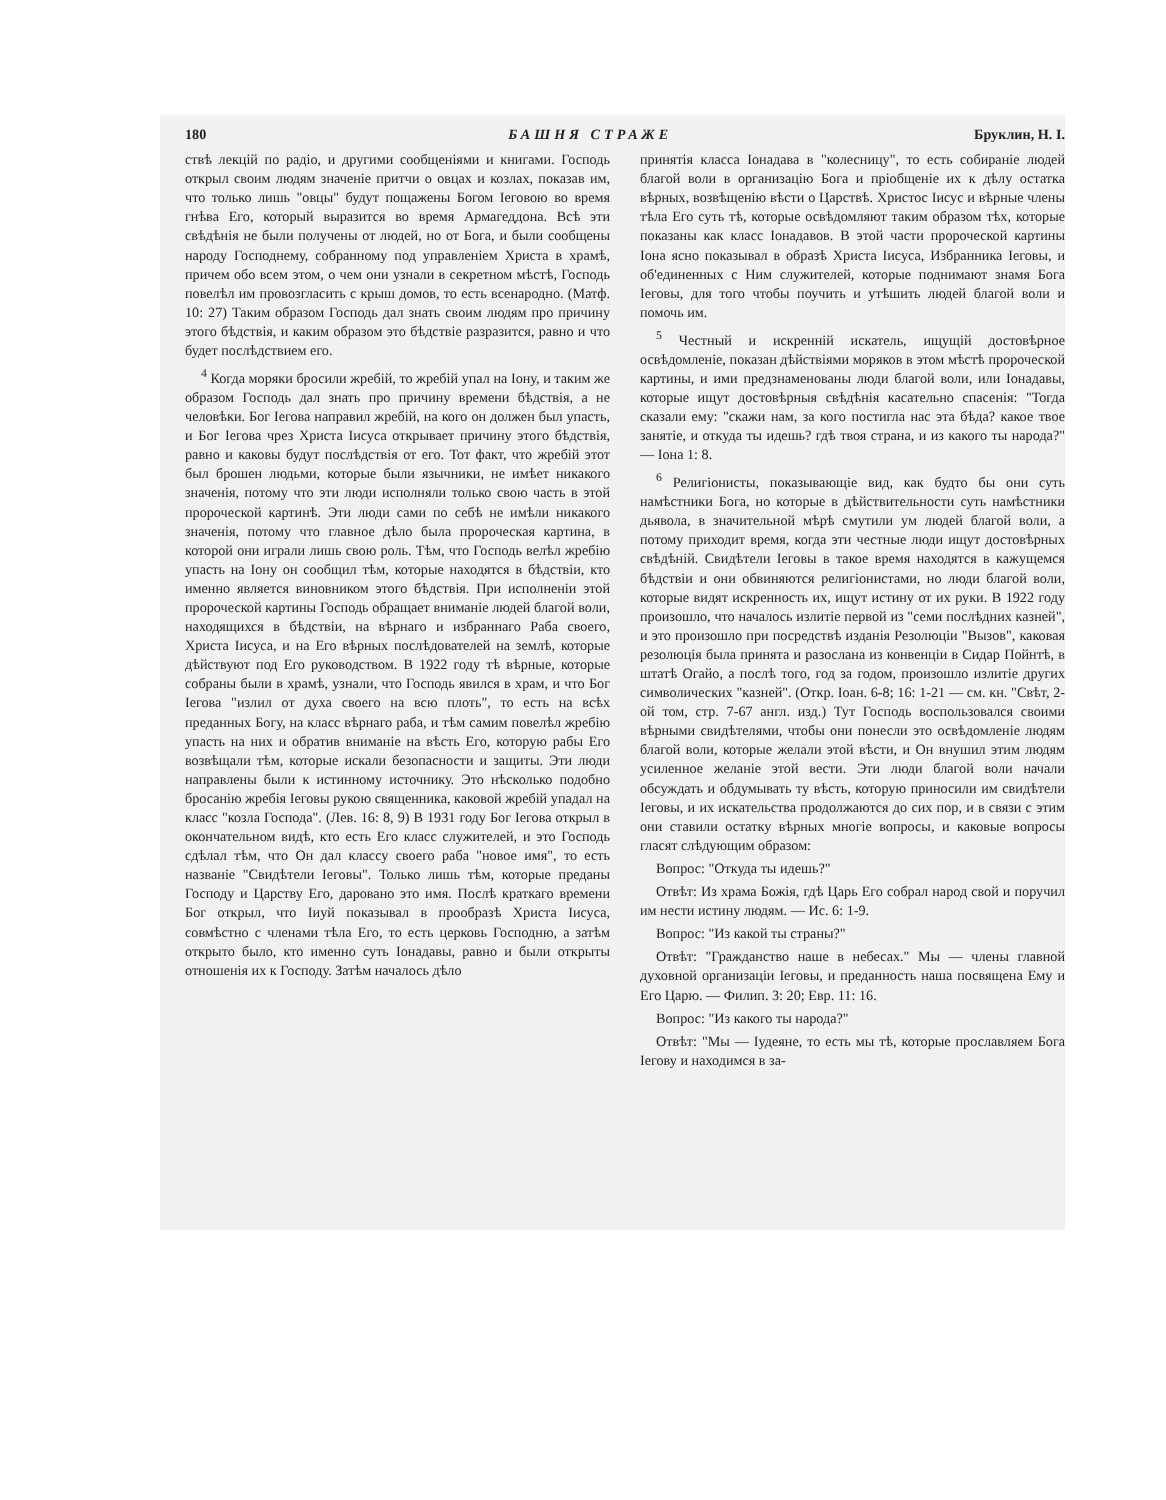180 БАШНЯ СТРАЖЕ Бруклин, Н. І.
ствѣ лекцій по радіо, и другими сообщеніями и книгами. Господь открыл своим людям значеніе притчи о овцах и козлах, показав им, что только лишь "овцы" будут пощажены Богом Іеговою во время гнѣва Его, который выразится во время Армагеддона. Всѣ эти свѣдѣнія не были получены от людей, но от Бога, и были сообщены народу Господнему, собранному под управленіем Христа в храмѣ, причем обо всем этом, о чем они узнали в секретном мѣстѣ, Господь повелѣл им провозгласить с крыш домов, то есть всенародно. (Матф. 10: 27) Таким образом Господь дал знать своим людям про причину этого бѣдствія, и каким образом это бѣдствіе разразится, равно и что будет послѣдствием его.
<sup>4</sup> Когда моряки бросили жребій, то жребій упал на Іону, и таким же образом Господь дал знать про причину времени бѣдствія, а не человѣки. Бог Іегова направил жребій, на кого он должен был упасть, и Бог Іегова чрез Христа Іисуса открывает причину этого бѣдствія, равно и каковы будут послѣдствія от его. Тот факт, что жребій этот был брошен людьми, которые были язычники, не имѣет никакого значенія, потому что эти люди исполняли только свою часть в этой пророческой картинѣ. Эти люди сами по себѣ не имѣли никакого значенія, потому что главное дѣло была пророческая картина, в которой они играли лишь свою роль. Тѣм, что Господь велѣл жребію упасть на Іону он сообщил тѣм, которые находятся в бѣдствіи, кто именно является виновником этого бѣдствія. При исполненіи этой пророческой картины Господь обращает вниманіе людей благой воли, находящихся в бѣдствіи, на вѣрнаго и избраннаго Раба своего, Христа Іисуса, и на Его вѣрных послѣдователей на землѣ, которые дѣйствуют под Его руководством. В 1922 году тѣ вѣрные, которые собраны были в храмѣ, узнали, что Господь явился в храм, и что Бог Іегова "излил от духа своего на всю плоть", то есть на всѣх преданных Богу, на класс вѣрнаго раба, и тѣм самим повелѣл жребію упасть на них и обратив вниманіе на вѣсть Его, которую рабы Его возвѣщали тѣм, которые искали безопасности и защиты. Эти люди направлены были к истинному источнику. Это нѣсколько подобно бросанію жребія Іеговы рукою священника, каковой жребій упадал на класс "козла Господа". (Лев. 16: 8, 9) В 1931 году Бог Іегова открыл в окончательном видѣ, кто есть Его класс служителей, и это Господь сдѣлал тѣм, что Он дал классу своего раба "новое имя", то есть названіе "Свидѣтели Іеговы". Только лишь тѣм, которые преданы Господу и Царству Его, даровано это имя. Послѣ краткаго времени Бог открыл, что Іиуй показывал в прообразѣ Христа Іисуса, совмѣстно с членами тѣла Его, то есть церковь Господню, а затѣм открыто было, кто именно суть Іонадавы, равно и были открыты отношенія их к Господу. Затѣм началось дѣло
принятія класса Іонадава в "колесницу", то есть собираніе людей благой воли в организацію Бога и пріобщеніе их к дѣлу остатка вѣрных, возвѣщенію вѣсти о Царствѣ. Христос Іисус и вѣрные члены тѣла Его суть тѣ, которые освѣдомляют таким образом тѣх, которые показаны как класс Іонадавов. В этой части пророческой картины Іона ясно показывал в образѣ Христа Іисуса, Избранника Іеговы, и об'единенных с Ним служителей, которые поднимают знамя Бога Іеговы, для того чтобы поучить и утѣшить людей благой воли и помочь им.
<sup>5</sup> Честный и искренній искатель, ищущій достовѣрное освѣдомленіе, показан дѣйствіями моряков в этом мѣстѣ пророческой картины, и ими предзнаменованы люди благой воли, или Іонадавы, которые ищут достовѣрныя свѣдѣнія касательно спасенія: "Тогда сказали ему: "скажи нам, за кого постигла нас эта бѣда? какое твое занятіе, и откуда ты идешь? гдѣ твоя страна, и из какого ты народа?" — Іона 1: 8.
<sup>6</sup> Религіонисты, показывающіе вид, как будто бы они суть намѣстники Бога, но которые в дѣйствительности суть намѣстники дьявола, в значительной мѣрѣ смутили ум людей благой воли, а потому приходит время, когда эти честные люди ищут достовѣрных свѣдѣній. Свидѣтели Іеговы в такое время находятся в кажущемся бѣдствіи и они обвиняются религіонистами, но люди благой воли, которые видят искренность их, ищут истину от их руки. В 1922 году произошло, что началось излитіе первой из "семи послѣдних казней", и это произошло при посредствѣ изданія Резолюціи "Вызов", каковая резолюція была принята и разослана из конвенціи в Сидар Пойнтѣ, в штатѣ Огайо, а послѣ того, год за годом, произошло излитіе других символических "казней". (Откр. Іоан. 6-8; 16: 1-21 — см. кн. "Свѣт, 2-ой том, стр. 7-67 англ. изд.) Тут Господь воспользовался своими вѣрными свидѣтелями, чтобы они понесли это освѣдомленіе людям благой воли, которые желали этой вѣсти, и Он внушил этим людям усиленное желаніе этой вести. Эти люди благой воли начали обсуждать и обдумывать ту вѣсть, которую приносили им свидѣтели Іеговы, и их искательства продолжаются до сих пор, и в связи с этим они ставили остатку вѣрных многіе вопросы, и каковые вопросы гласят слѣдующим образом:
Вопрос: "Откуда ты идешь?"
Отвѣт: Из храма Божія, гдѣ Царь Его собрал народ свой и поручил им нести истину людям. — Ис. 6: 1-9.
Вопрос: "Из какой ты страны?"
Отвѣт: "Гражданство наше в небесах." Мы — члены главной духовной организаціи Іеговы, и преданность наша посвящена Ему и Его Царю. — Филип. 3: 20; Евр. 11: 16.
Вопрос: "Из какого ты народа?"
Отвѣт: "Мы — Іудеяне, то есть мы тѣ, которые прославляем Бога Іегову и находимся в за-